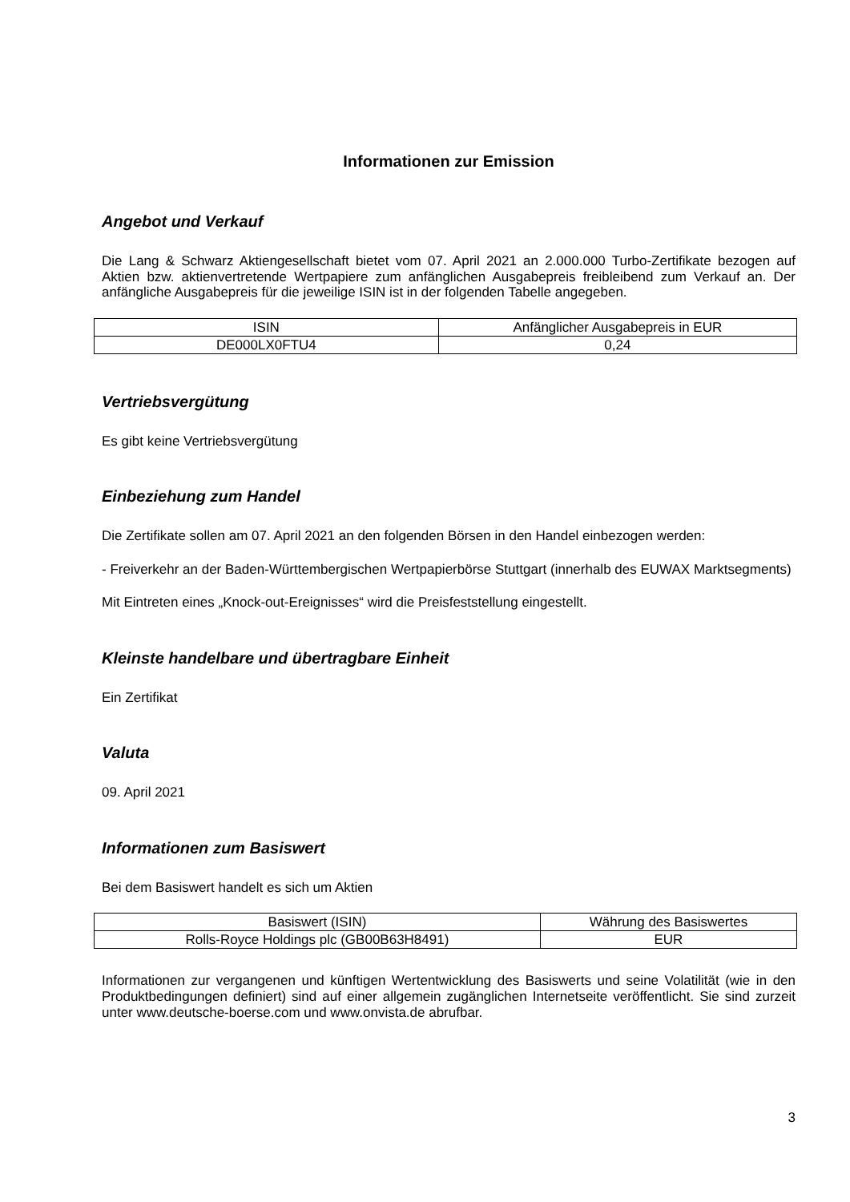Informationen zur Emission
Angebot und Verkauf
Die Lang & Schwarz Aktiengesellschaft bietet vom 07. April 2021 an 2.000.000 Turbo-Zertifikate bezogen auf Aktien bzw. aktienvertretende Wertpapiere zum anfänglichen Ausgabepreis freibleibend zum Verkauf an. Der anfängliche Ausgabepreis für die jeweilige ISIN ist in der folgenden Tabelle angegeben.
| ISIN | Anfänglicher Ausgabepreis in EUR |
| DE000LX0FTU4 | 0,24 |
Vertriebsvergütung
Es gibt keine Vertriebsvergütung
Einbeziehung zum Handel
Die Zertifikate sollen am 07. April 2021 an den folgenden Börsen in den Handel einbezogen werden:
- Freiverkehr an der Baden-Württembergischen Wertpapierbörse Stuttgart (innerhalb des EUWAX Marktsegments)
Mit Eintreten eines „Knock-out-Ereignisses“ wird die Preisfeststellung eingestellt.
Kleinste handelbare und übertragbare Einheit
Ein Zertifikat
Valuta
09. April 2021
Informationen zum Basiswert
Bei dem Basiswert handelt es sich um Aktien
| Basiswert (ISIN) | Währung des Basiswertes |
| Rolls-Royce Holdings plc (GB00B63H8491) | EUR |
Informationen zur vergangenen und künftigen Wertentwicklung des Basiswerts und seine Volatilität (wie in den Produktbedingungen definiert) sind auf einer allgemein zugänglichen Internetseite veröffentlicht. Sie sind zurzeit unter www.deutsche-boerse.com und www.onvista.de abrufbar.
3